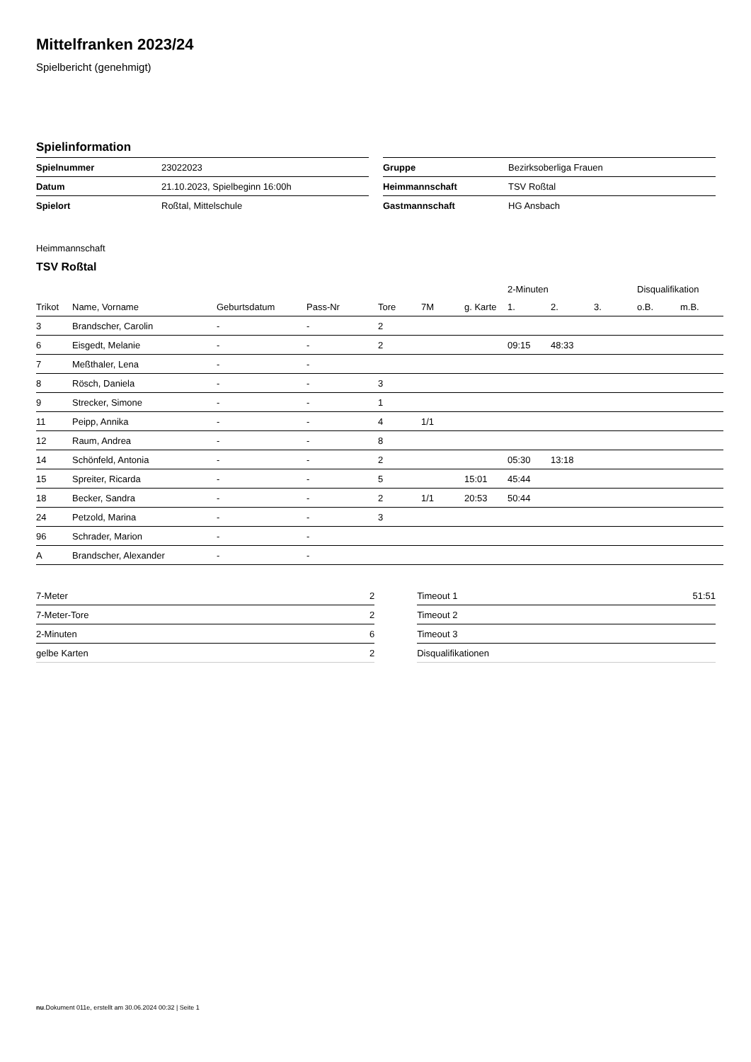Mittelfranken 2023/24
Spielbericht (genehmigt)
Spielinformation
| Spielnummer | 23022023 |
| Datum | 21.10.2023, Spielbeginn 16:00h |
| Spielort | Roßtal, Mittelschule |
| Gruppe | Bezirksoberliga Frauen |
| Heimmannschaft | TSV Roßtal |
| Gastmannschaft | HG Ansbach |
Heimmannschaft
TSV Roßtal
| | | | | | | | 2-Minuten | | | Disqualifikation | |
| --- | --- | --- | --- | --- | --- | --- | --- | --- | --- | --- | --- |
| Trikot | Name, Vorname | Geburtsdatum | Pass-Nr | Tore | 7M | g. Karte | 1. | 2. | 3. | o.B. | m.B. |
| 3 | Brandscher, Carolin | - | - | 2 | | | | | | | |
| 6 | Eisgedt, Melanie | - | - | 2 | | | 09:15 | 48:33 | | | |
| 7 | Meßthaler, Lena | - | - | | | | | | | | |
| 8 | Rösch, Daniela | - | - | 3 | | | | | | | |
| 9 | Strecker, Simone | - | - | 1 | | | | | | | |
| 11 | Peipp, Annika | - | - | 4 | 1/1 | | | | | | |
| 12 | Raum, Andrea | - | - | 8 | | | | | | | |
| 14 | Schönfeld, Antonia | - | - | 2 | | | 05:30 | 13:18 | | | |
| 15 | Spreiter, Ricarda | - | - | 5 | | 15:01 | 45:44 | | | | |
| 18 | Becker, Sandra | - | - | 2 | 1/1 | 20:53 | 50:44 | | | | |
| 24 | Petzold, Marina | - | - | 3 | | | | | | | |
| 96 | Schrader, Marion | - | - | | | | | | | | |
| A | Brandscher, Alexander | - | - | | | | | | | | |
| 7-Meter | 2 |
| 7-Meter-Tore | 2 |
| 2-Minuten | 6 |
| gelbe Karten | 2 |
| Timeout 1 | 51:51 |
| Timeout 2 | |
| Timeout 3 | |
| Disqualifikationen | |
nu.Dokument 011e, erstellt am 30.06.2024 00:32 | Seite 1